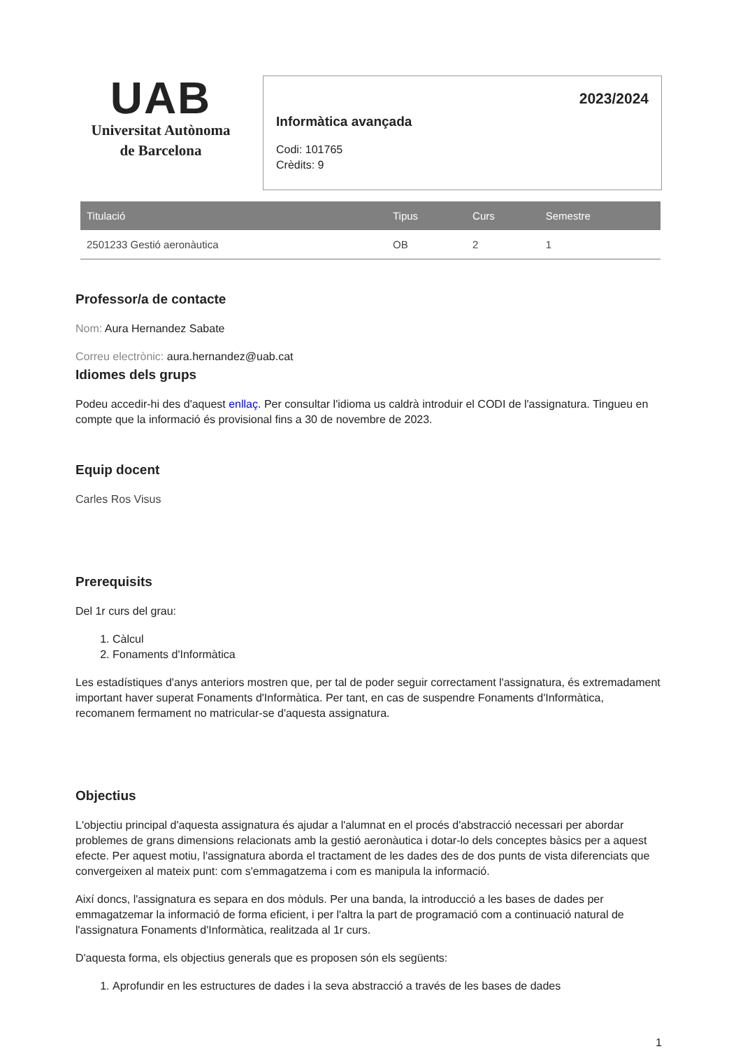UAB
Universitat Autònoma
de Barcelona
2023/2024
Informàtica avançada
Codi: 101765
Crèdits: 9
| Titulació | Tipus | Curs | Semestre |
| --- | --- | --- | --- |
| 2501233 Gestió aeronàutica | OB | 2 | 1 |
Professor/a de contacte
Nom: Aura Hernandez Sabate
Correu electrònic: aura.hernandez@uab.cat
Idiomes dels grups
Podeu accedir-hi des d'aquest enllaç. Per consultar l'idioma us caldrà introduir el CODI de l'assignatura. Tingueu en compte que la informació és provisional fins a 30 de novembre de 2023.
Equip docent
Carles Ros Visus
Prerequisits
Del 1r curs del grau:
1. Càlcul
2. Fonaments d'Informàtica
Les estadístiques d'anys anteriors mostren que, per tal de poder seguir correctament l'assignatura, és extremadament important haver superat Fonaments d'Informàtica. Per tant, en cas de suspendre Fonaments d'Informàtica, recomanem fermament no matricular-se d'aquesta assignatura.
Objectius
L'objectiu principal d'aquesta assignatura és ajudar a l'alumnat en el procés d'abstracció necessari per abordar problemes de grans dimensions relacionats amb la gestió aeronàutica i dotar-lo dels conceptes bàsics per a aquest efecte. Per aquest motiu, l'assignatura aborda el tractament de les dades des de dos punts de vista diferenciats que convergeixen al mateix punt: com s'emmagatzema i com es manipula la informació.
Així doncs, l'assignatura es separa en dos mòduls. Per una banda, la introducció a les bases de dades per emmagatzemar la informació de forma eficient, i per l'altra la part de programació com a continuació natural de l'assignatura Fonaments d'Informàtica, realitzada al 1r curs.
D'aquesta forma, els objectius generals que es proposen són els següents:
1. Aprofundir en les estructures de dades i la seva abstracció a través de les bases de dades
1